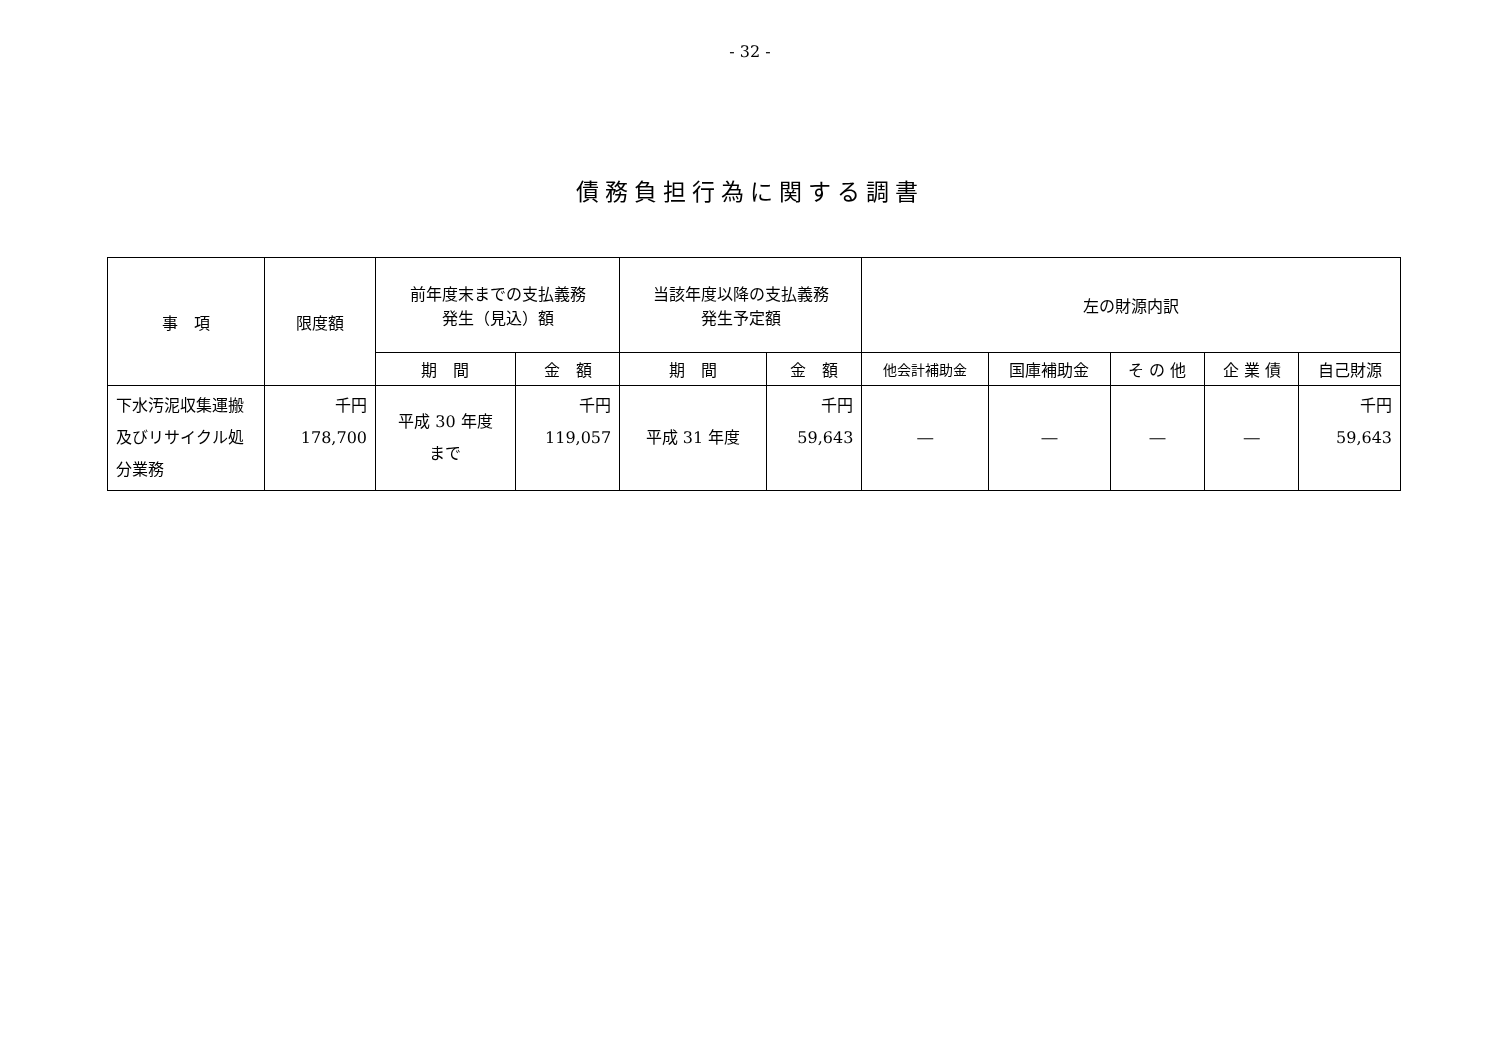- 32 -
債務負担行為に関する調書
| 事 項 | 限度額 | 前年度末までの支払義務 発生（見込）額 | | 当該年度以降の支払義務 発生予定額 | | 左の財源内訳 | | | | |
| --- | --- | --- | --- | --- | --- | --- | --- | --- | --- | --- |
| | | 期 間 | 金 額 | 期 間 | 金 額 | 他会計補助金 | 国庫補助金 | そ の 他 | 企 業 債 | 自己財源 |
| 下水汚泥収集運搬及びリサイクル処分業務 | 千円 178,700 | 平成 30 年度 まで | 千円 119,057 | 平成 31 年度 | 千円 59,643 | ― | ― | ― | ― | 千円 59,643 |